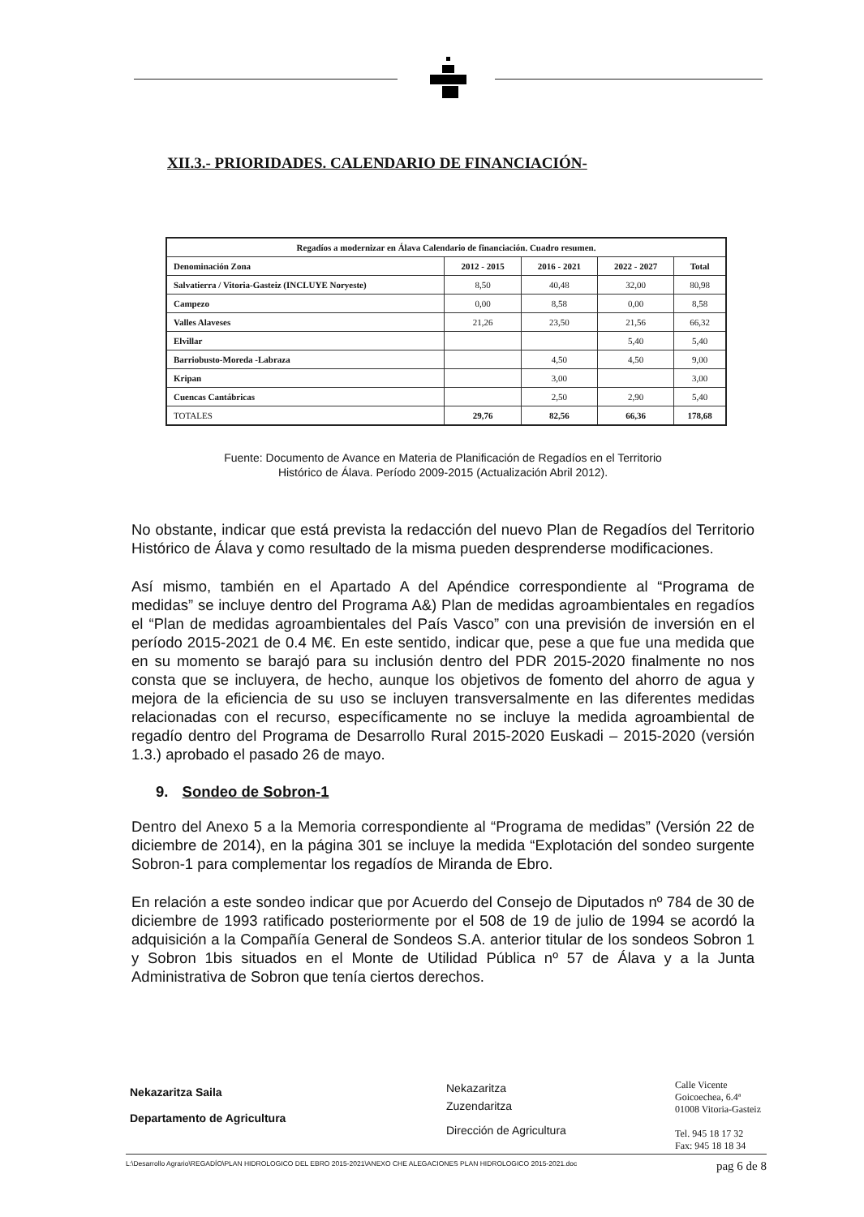XII.3.- PRIORIDADES. CALENDARIO DE FINANCIACIÓN-
| Regadíos a modernizar en Álava Calendario de financiación. Cuadro resumen. | | | | |
| --- | --- | --- | --- | --- |
| Denominación Zona | 2012 - 2015 | 2016 - 2021 | 2022 - 2027 | Total |
| Salvatierra / Vitoria-Gasteiz (INCLUYE Noryeste) | 8,50 | 40,48 | 32,00 | 80,98 |
| Campezo | 0,00 | 8,58 | 0,00 | 8,58 |
| Valles Alaveses | 21,26 | 23,50 | 21,56 | 66,32 |
| Elvillar | | | 5,40 | 5,40 |
| Barriobusto-Moreda -Labraza | | 4,50 | 4,50 | 9,00 |
| Kripan | | 3,00 | | 3,00 |
| Cuencas Cantábricas | | 2,50 | 2,90 | 5,40 |
| TOTALES | 29,76 | 82,56 | 66,36 | 178,68 |
Fuente: Documento de Avance en Materia de Planificación de Regadíos en el Territorio
Histórico de Álava. Período 2009-2015 (Actualización Abril 2012).
No obstante, indicar que está prevista la redacción del nuevo Plan de Regadíos del Territorio Histórico de Álava y como resultado de la misma pueden desprenderse modificaciones.
Así mismo, también en el Apartado A del Apéndice correspondiente al “Programa de medidas” se incluye dentro del Programa A&) Plan de medidas agroambientales en regadíos el “Plan de medidas agroambientales del País Vasco” con una previsión de inversión en el período 2015-2021 de 0.4 M€. En este sentido, indicar que, pese a que fue una medida que en su momento se barajó para su inclusión dentro del PDR 2015-2020 finalmente no nos consta que se incluyera, de hecho, aunque los objetivos de fomento del ahorro de agua y mejora de la eficiencia de su uso se incluyen transversalmente en las diferentes medidas relacionadas con el recurso, específicamente no se incluye la medida agroambiental de regadío dentro del Programa de Desarrollo Rural 2015-2020 Euskadi – 2015-2020 (versión 1.3.) aprobado el pasado 26 de mayo.
9. Sondeo de Sobron-1
Dentro del Anexo 5 a la Memoria correspondiente al “Programa de medidas” (Versión 22 de diciembre de 2014), en la página 301 se incluye la medida “Explotación del sondeo surgente Sobron-1 para complementar los regadíos de Miranda de Ebro.
En relación a este sondeo indicar que por Acuerdo del Consejo de Diputados nº 784 de 30 de diciembre de 1993 ratificado posteriormente por el 508 de 19 de julio de 1994 se acordó la adquisición a la Compañía General de Sondeos S.A. anterior titular de los sondeos Sobron 1 y Sobron 1bis situados en el Monte de Utilidad Pública nº 57 de Álava y a la Junta Administrativa de Sobron que tenía ciertos derechos.
Nekazaritza Saila
Departamento de Agricultura
Nekazaritza
Zuzendaritza
Dirección de Agricultura
Calle Vicente
Goicoechea, 6.4ª
01008 Vitoria-Gasteiz
Tel. 945 18 17 32
Fax: 945 18 18 34
L:\Desarrollo Agrario\REGADÍO\PLAN HIDROLOGICO DEL EBRO 2015-2021\ANEXO CHE ALEGACIONES PLAN HIDROLOGICO 2015-2021.doc pag 6 de 8